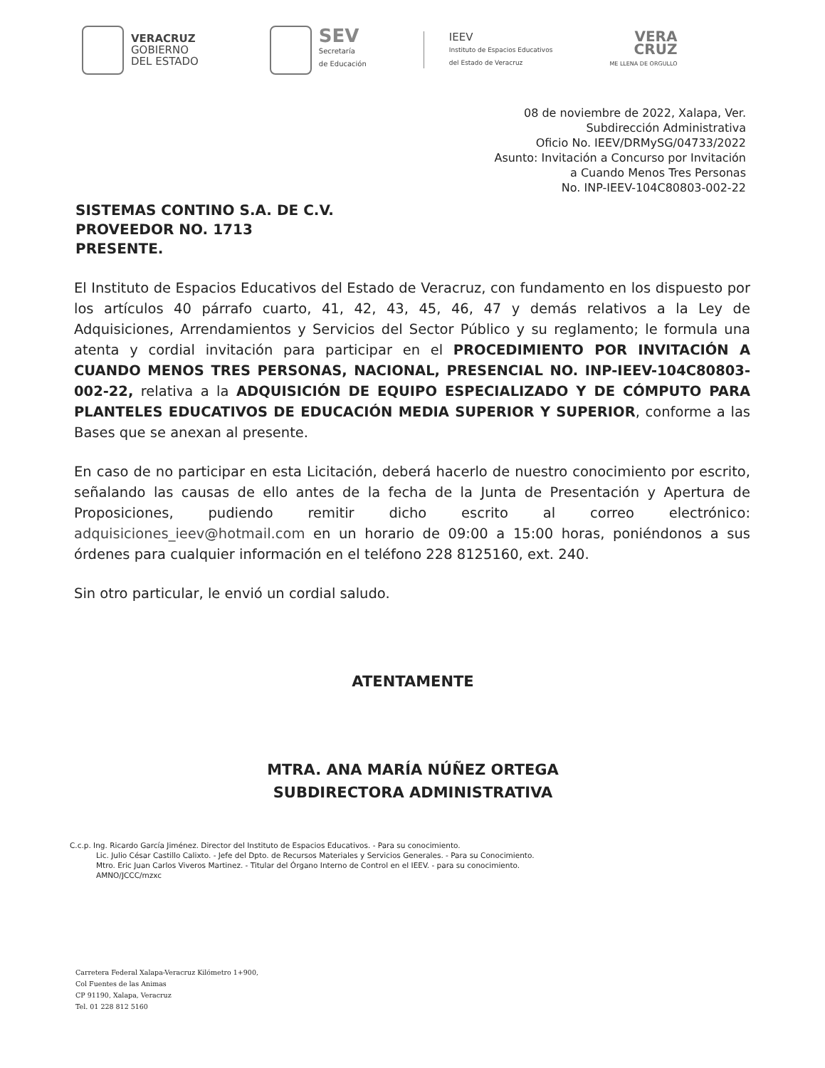VERACRUZ
GOBIERNO
DEL ESTADO
SEV
Secretaría
de Educación
IEEV
Instituto de Espacios Educativos
del Estado de Veracruz
VERA
CRUZ
ME LLENA DE ORGULLO
08 de noviembre de 2022, Xalapa, Ver.
Subdirección Administrativa
Oficio No. IEEV/DRMySG/04733/2022
Asunto: Invitación a Concurso por Invitación
a Cuando Menos Tres Personas
No. INP-IEEV-104C80803-002-22
SISTEMAS CONTINO S.A. DE C.V.
PROVEEDOR NO. 1713
PRESENTE.
El Instituto de Espacios Educativos del Estado de Veracruz, con fundamento en los dispuesto por los artículos 40 párrafo cuarto, 41, 42, 43, 45, 46, 47 y demás relativos a la Ley de Adquisiciones, Arrendamientos y Servicios del Sector Público y su reglamento; le formula una atenta y cordial invitación para participar en el PROCEDIMIENTO POR INVITACIÓN A CUANDO MENOS TRES PERSONAS, NACIONAL, PRESENCIAL NO. INP-IEEV-104C80803-002-22, relativa a la ADQUISICIÓN DE EQUIPO ESPECIALIZADO Y DE CÓMPUTO PARA PLANTELES EDUCATIVOS DE EDUCACIÓN MEDIA SUPERIOR Y SUPERIOR, conforme a las Bases que se anexan al presente.
En caso de no participar en esta Licitación, deberá hacerlo de nuestro conocimiento por escrito, señalando las causas de ello antes de la fecha de la Junta de Presentación y Apertura de Proposiciones, pudiendo remitir dicho escrito al correo electrónico: adquisiciones_ieev@hotmail.com en un horario de 09:00 a 15:00 horas, poniéndonos a sus órdenes para cualquier información en el teléfono 228 8125160, ext. 240.
Sin otro particular, le envió un cordial saludo.
ATENTAMENTE
MTRA. ANA MARÍA NÚÑEZ ORTEGA
SUBDIRECTORA ADMINISTRATIVA
C.c.p. Ing. Ricardo García Jiménez. Director del Instituto de Espacios Educativos. - Para su conocimiento.
Lic. Julio César Castillo Calixto. - Jefe del Dpto. de Recursos Materiales y Servicios Generales. - Para su Conocimiento.
Mtro. Eric Juan Carlos Viveros Martinez. - Titular del Órgano Interno de Control en el IEEV. - para su conocimiento.
AMNO/JCCC/mzxc
Carretera Federal Xalapa-Veracruz Kilómetro 1+900,
Col Fuentes de las Animas
CP 91190, Xalapa, Veracruz
Tel. 01 228 812 5160